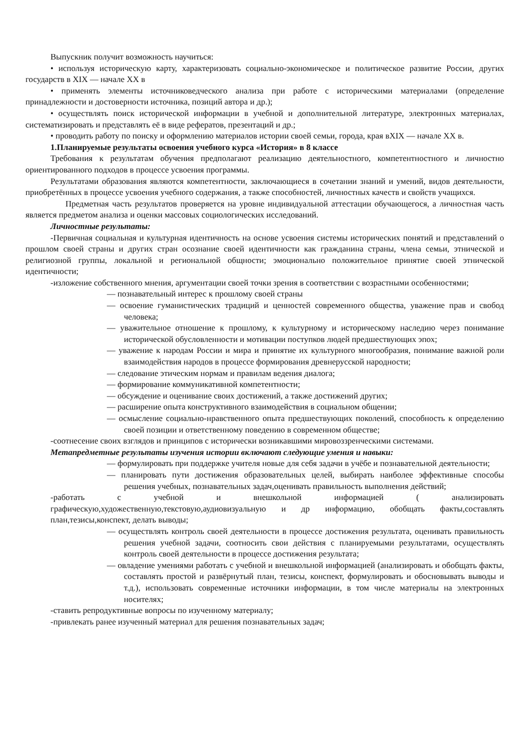Выпускник получит возможность научиться:
• используя историческую карту, характеризовать социально-экономическое и политическое развитие России, других государств в XIX — начале XX в
• применять элементы источниковедческого анализа при работе с историческими материалами (определение принадлежности и достоверности источника, позиций автора и др.);
• осуществлять поиск исторической информации в учебной и дополнительной литературе, электронных материалах, систематизировать и представлять её в виде рефератов, презентаций и др.;
• проводить работу по поиску и оформлению материалов истории своей семьи, города, края вXIX — начале XX в.
1.Планируемые результаты освоения учебного курса «История» в 8 классе
Требования к результатам обучения предполагают реализацию деятельностного, компетентностного и личностно ориентированного подходов в процессе усвоения программы.
Результатами образования являются компетентности, заключающиеся в сочетании знаний и умений, видов деятельности, приобретённых в процессе усвоения учебного содержания, а также способностей, личностных качеств и свойств учащихся.
Предметная часть результатов проверяется на уровне индивидуальной аттестации обучающегося, а личностная часть является предметом анализа и оценки массовых социологических исследований.
Личностные результаты:
-Первичная социальная и культурная идентичность на основе усвоения системы исторических понятий и представлений о прошлом своей страны и других стран осознание своей идентичности как гражданина страны, члена семьи, этнической и религиозной группы, локальной и региональной общности; эмоционально положительное принятие своей этнической идентичности;
-изложение собственного мнения, аргументации своей точки зрения в соответствии с возрастными особенностями;
— познавательный интерес к прошлому своей страны
— освоение гуманистических традиций и ценностей современного общества, уважение прав и свобод человека;
— уважительное отношение к прошлому, к культурному и историческому наследию через понимание исторической обусловленности и мотивации поступков людей предшествующих эпох;
— уважение к народам России и мира и принятие их культурного многообразия, понимание важной роли взаимодействия народов в процессе формирования древнерусской народности;
— следование этическим нормам и правилам ведения диалога;
— формирование коммуникативной компетентности;
— обсуждение и оценивание своих достижений, а также достижений других;
— расширение опыта конструктивного взаимодействия в социальном общении;
— осмысление социально-нравственного опыта предшествующих поколений, способность к определению своей позиции и ответственному поведению в современном обществе;
-соотнесение своих взглядов и принципов с исторически возникавшими мировоззренческими системами.
Метапредметные результаты изучения истории включают следующие умения и навыки:
— формулировать при поддержке учителя новые для себя задачи в учёбе и познавательной деятельности;
— планировать пути достижения образовательных целей, выбирать наиболее эффективные способы решения учебных, познавательных задач,оценивать правильность выполнения действий;
-работать с учебной и внешкольной информацией ( анализировать графическую,художественную,текстовую,аудиовизуальную и др информацию, обобщать факты,составлять план,тезисы,конспект, делать выводы;
— осуществлять контроль своей деятельности в процессе достижения результата, оценивать правильность решения учебной задачи, соотносить свои действия с планируемыми результатами, осуществлять контроль своей деятельности в процессе достижения результата;
— овладение умениями работать с учебной и внешкольной информацией (анализировать и обобщать факты, составлять простой и развёрнутый план, тезисы, конспект, формулировать и обосновывать выводы и т.д.), использовать современные источники информации, в том числе материалы на электронных носителях;
-ставить репродуктивные вопросы по изученному материалу;
-привлекать ранее изученный материал для решения познавательных задач;